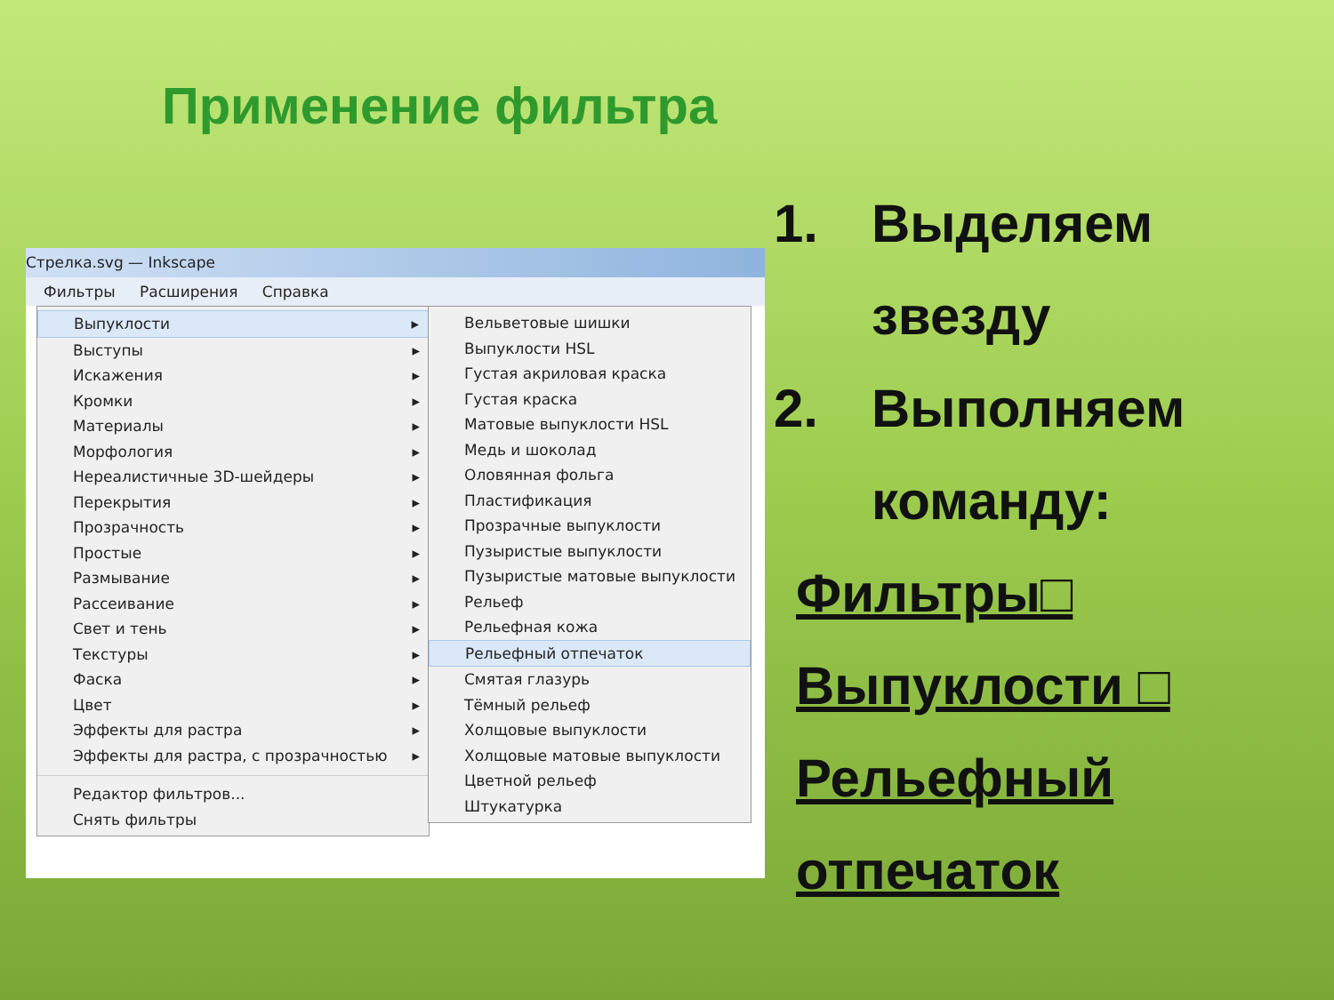Применение фильтра
Стрелка.svg — Inkscape
Фильтры Расширения Справка
Выпуклости
Выступы
Искажения
Кромки
Материалы
Морфология
Нереалистичные 3D-шейдеры
Перекрытия
Прозрачность
Простые
Размывание
Рассеивание
Свет и тень
Текстуры
Фаска
Цвет
Эффекты для растра
Эффекты для растра, с прозрачностью
Редактор фильтров...
Снять фильтры
Вельветовые шишки
Выпуклости HSL
Густая акриловая краска
Густая краска
Матовые выпуклости HSL
Медь и шоколад
Оловянная фольга
Пластификация
Прозрачные выпуклости
Пузыристые выпуклости
Пузыристые матовые выпуклости
Рельеф
Рельефная кожа
Рельефный отпечаток
Смятая глазурь
Тёмный рельеф
Холщовые выпуклости
Холщовые матовые выпуклости
Цветной рельеф
Штукатурка
1. Выделяем звезду
2. Выполняем команду:
Фильтры□ Выпуклости □ Рельефный отпечаток